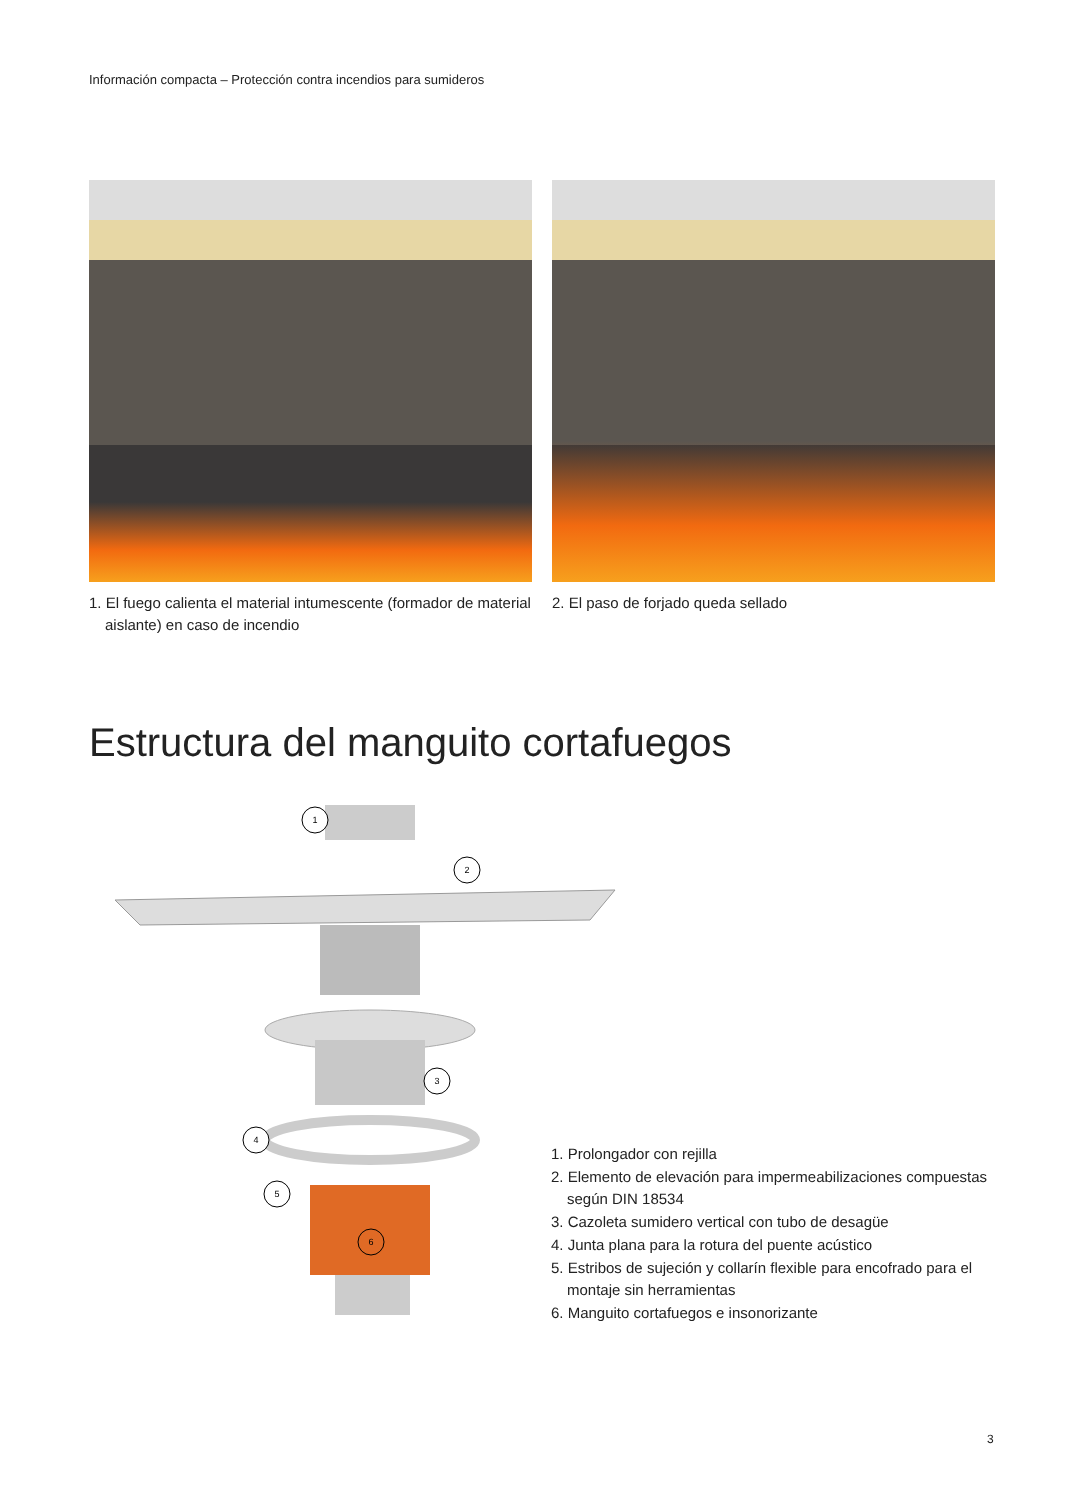Información compacta – Protección contra incendios para sumideros
1. El fuego calienta el material intumescente (formador de material aislante) en caso de incendio
2. El paso de forjado queda sellado
Estructura del manguito cortafuegos
1
2
3
4
5
6
1. Prolongador con rejilla
2. Elemento de elevación para impermeabilizaciones compuestas según DIN 18534
3. Cazoleta sumidero vertical con tubo de desagüe
4. Junta plana para la rotura del puente acústico
5. Estribos de sujeción y collarín flexible para encofrado para el montaje sin herramientas
6. Manguito cortafuegos e insonorizante
3